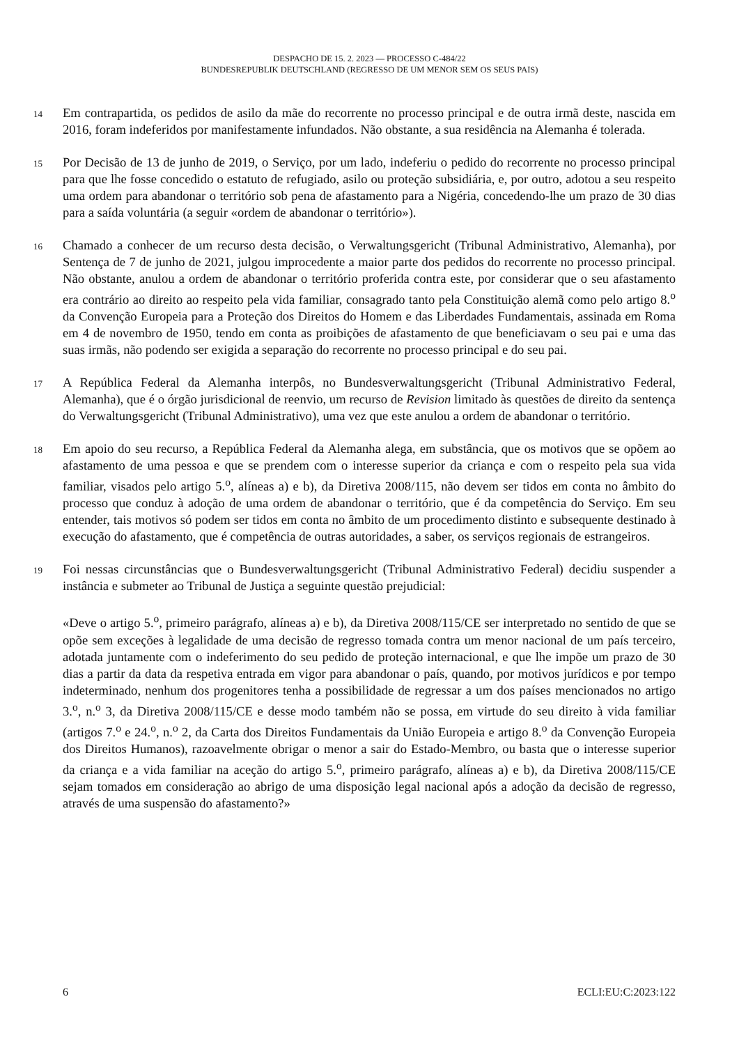DESPACHO DE 15. 2. 2023 — PROCESSO C-484/22
BUNDESREPUBLIK DEUTSCHLAND (REGRESSO DE UM MENOR SEM OS SEUS PAIS)
14
Em contrapartida, os pedidos de asilo da mãe do recorrente no processo principal e de outra irmã deste, nascida em 2016, foram indeferidos por manifestamente infundados. Não obstante, a sua residência na Alemanha é tolerada.
15
Por Decisão de 13 de junho de 2019, o Serviço, por um lado, indeferiu o pedido do recorrente no processo principal para que lhe fosse concedido o estatuto de refugiado, asilo ou proteção subsidiária, e, por outro, adotou a seu respeito uma ordem para abandonar o território sob pena de afastamento para a Nigéria, concedendo-lhe um prazo de 30 dias para a saída voluntária (a seguir «ordem de abandonar o território»).
16
Chamado a conhecer de um recurso desta decisão, o Verwaltungsgericht (Tribunal Administrativo, Alemanha), por Sentença de 7 de junho de 2021, julgou improcedente a maior parte dos pedidos do recorrente no processo principal. Não obstante, anulou a ordem de abandonar o território proferida contra este, por considerar que o seu afastamento era contrário ao direito ao respeito pela vida familiar, consagrado tanto pela Constituição alemã como pelo artigo 8.<sup>o</sup> da Convenção Europeia para a Proteção dos Direitos do Homem e das Liberdades Fundamentais, assinada em Roma em 4 de novembro de 1950, tendo em conta as proibições de afastamento de que beneficiavam o seu pai e uma das suas irmãs, não podendo ser exigida a separação do recorrente no processo principal e do seu pai.
17
A República Federal da Alemanha interpôs, no Bundesverwaltungsgericht (Tribunal Administrativo Federal, Alemanha), que é o órgão jurisdicional de reenvio, um recurso de Revision limitado às questões de direito da sentença do Verwaltungsgericht (Tribunal Administrativo), uma vez que este anulou a ordem de abandonar o território.
18
Em apoio do seu recurso, a República Federal da Alemanha alega, em substância, que os motivos que se opõem ao afastamento de uma pessoa e que se prendem com o interesse superior da criança e com o respeito pela sua vida familiar, visados pelo artigo 5.<sup>o</sup>, alíneas a) e b), da Diretiva 2008/115, não devem ser tidos em conta no âmbito do processo que conduz à adoção de uma ordem de abandonar o território, que é da competência do Serviço. Em seu entender, tais motivos só podem ser tidos em conta no âmbito de um procedimento distinto e subsequente destinado à execução do afastamento, que é competência de outras autoridades, a saber, os serviços regionais de estrangeiros.
19
Foi nessas circunstâncias que o Bundesverwaltungsgericht (Tribunal Administrativo Federal) decidiu suspender a instância e submeter ao Tribunal de Justiça a seguinte questão prejudicial:
«Deve o artigo 5.<sup>o</sup>, primeiro parágrafo, alíneas a) e b), da Diretiva 2008/115/CE ser interpretado no sentido de que se opõe sem exceções à legalidade de uma decisão de regresso tomada contra um menor nacional de um país terceiro, adotada juntamente com o indeferimento do seu pedido de proteção internacional, e que lhe impõe um prazo de 30 dias a partir da data da respetiva entrada em vigor para abandonar o país, quando, por motivos jurídicos e por tempo indeterminado, nenhum dos progenitores tenha a possibilidade de regressar a um dos países mencionados no artigo 3.<sup>o</sup>, n.<sup>o</sup> 3, da Diretiva 2008/115/CE e desse modo também não se possa, em virtude do seu direito à vida familiar (artigos 7.<sup>o</sup> e 24.<sup>o</sup>, n.<sup>o</sup> 2, da Carta dos Direitos Fundamentais da União Europeia e artigo 8.<sup>o</sup> da Convenção Europeia dos Direitos Humanos), razoavelmente obrigar o menor a sair do Estado-Membro, ou basta que o interesse superior da criança e a vida familiar na aceção do artigo 5.<sup>o</sup>, primeiro parágrafo, alíneas a) e b), da Diretiva 2008/115/CE sejam tomados em consideração ao abrigo de uma disposição legal nacional após a adoção da decisão de regresso, através de uma suspensão do afastamento?»
6 ECLI:EU:C:2023:122